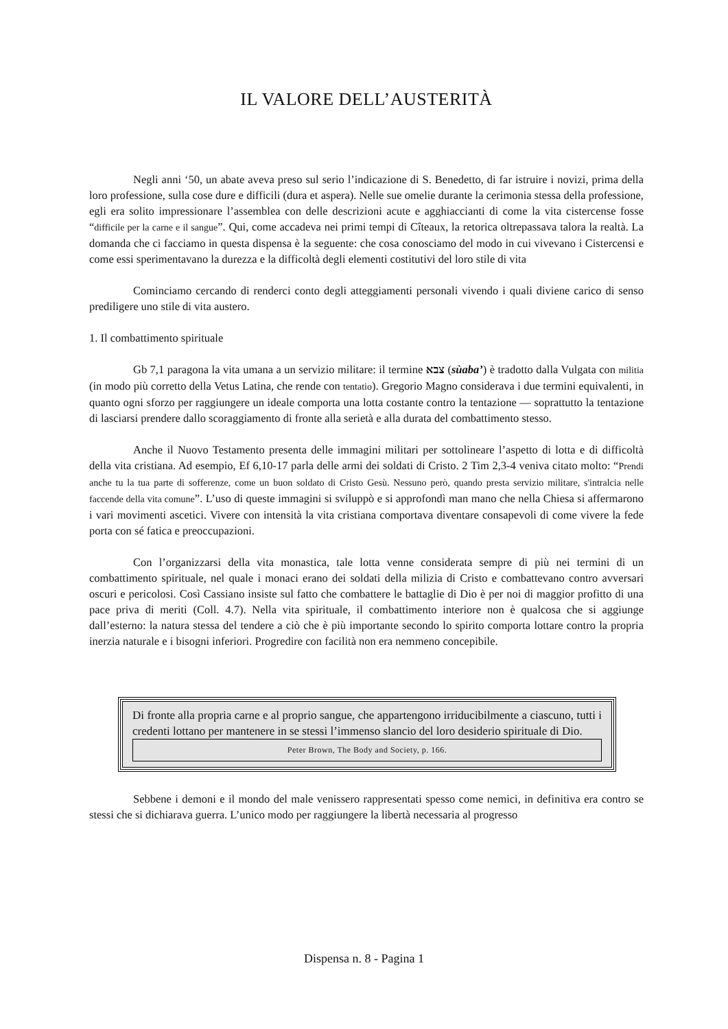IL VALORE DELL’AUSTERITÀ
Negli anni ‘50, un abate aveva preso sul serio l’indicazione di S. Benedetto, di far istruire i novizi, prima della loro professione, sulla cose dure e difficili (dura et aspera). Nelle sue omelie durante la cerimonia stessa della professione, egli era solito impressionare l’assemblea con delle descrizioni acute e agghiaccianti di come la vita cistercense fosse “difficile per la carne e il sangue”. Qui, come accadeva nei primi tempi di Cîteaux, la retorica oltrepassava talora la realtà. La domanda che ci facciamo in questa dispensa è la seguente: che cosa conosciamo del modo in cui vivevano i Cistercensi e come essi sperimentavano la durezza e la difficoltà degli elementi costitutivi del loro stile di vita
Cominciamo cercando di renderci conto degli atteggiamenti personali vivendo i quali diviene carico di senso prediligere uno stile di vita austero.
1. Il combattimento spirituale
Gb 7,1 paragona la vita umana a un servizio militare: il termine צבא (sùaba’) è tradotto dalla Vulgata con militia (in modo più corretto della Vetus Latina, che rende con tentatio). Gregorio Magno considerava i due termini equivalenti, in quanto ogni sforzo per raggiungere un ideale comporta una lotta costante contro la tentazione — soprattutto la tentazione di lasciarsi prendere dallo scoraggiamento di fronte alla serietà e alla durata del combattimento stesso.
Anche il Nuovo Testamento presenta delle immagini militari per sottolineare l’aspetto di lotta e di difficoltà della vita cristiana. Ad esempio, Ef 6,10-17 parla delle armi dei soldati di Cristo. 2 Tim 2,3-4 veniva citato molto: “Prendi anche tu la tua parte di sofferenze, come un buon soldato di Cristo Gesù. Nessuno però, quando presta servizio militare, s'intralcia nelle faccende della vita comune”. L’uso di queste immagini si sviluppò e si approfondì man mano che nella Chiesa si affermarono i vari movimenti ascetici. Vivere con intensità la vita cristiana comportava diventare consapevoli di come vivere la fede porta con sé fatica e preoccupazioni.
Con l’organizzarsi della vita monastica, tale lotta venne considerata sempre di più nei termini di un combattimento spirituale, nel quale i monaci erano dei soldati della milizia di Cristo e combattevano contro avversari oscuri e pericolosi. Così Cassiano insiste sul fatto che combattere le battaglie di Dio è per noi di maggior profitto di una pace priva di meriti (Coll. 4.7). Nella vita spirituale, il combattimento interiore non è qualcosa che si aggiunge dall’esterno: la natura stessa del tendere a ciò che è più importante secondo lo spirito comporta lottare contro la propria inerzia naturale e i bisogni inferiori. Progredire con facilità non era nemmeno concepibile.
Di fronte alla propria carne e al proprio sangue, che appartengono irriducibilmente a ciascuno, tutti i credenti lottano per mantenere in se stessi l’immenso slancio del loro desiderio spirituale di Dio.
Peter Brown, The Body and Society, p. 166.
Sebbene i demoni e il mondo del male venissero rappresentati spesso come nemici, in definitiva era contro se stessi che si dichiarava guerra. L’unico modo per raggiungere la libertà necessaria al progresso
Dispensa n. 8 - Pagina 1